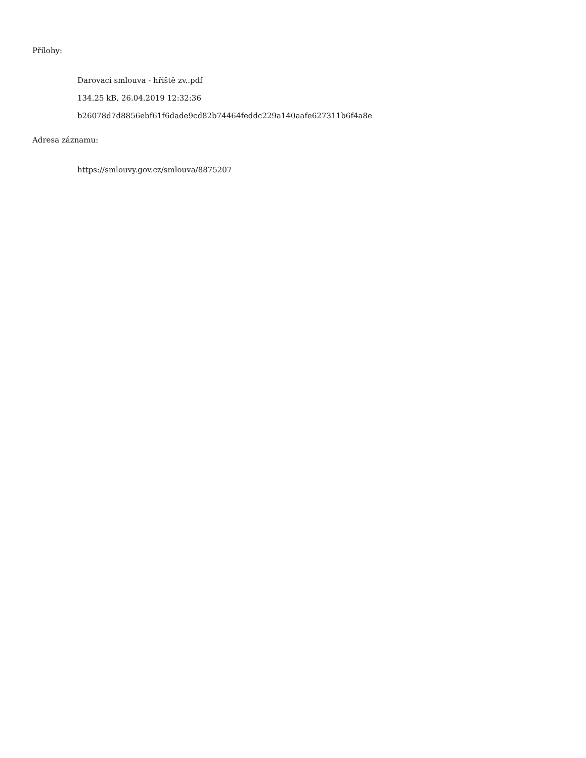Přílohy:
Darovací smlouva - hřiště zv..pdf
134.25 kB, 26.04.2019 12:32:36
b26078d7d8856ebf61f6dade9cd82b74464feddc229a140aafe627311b6f4a8e
Adresa záznamu:
https://smlouvy.gov.cz/smlouva/8875207